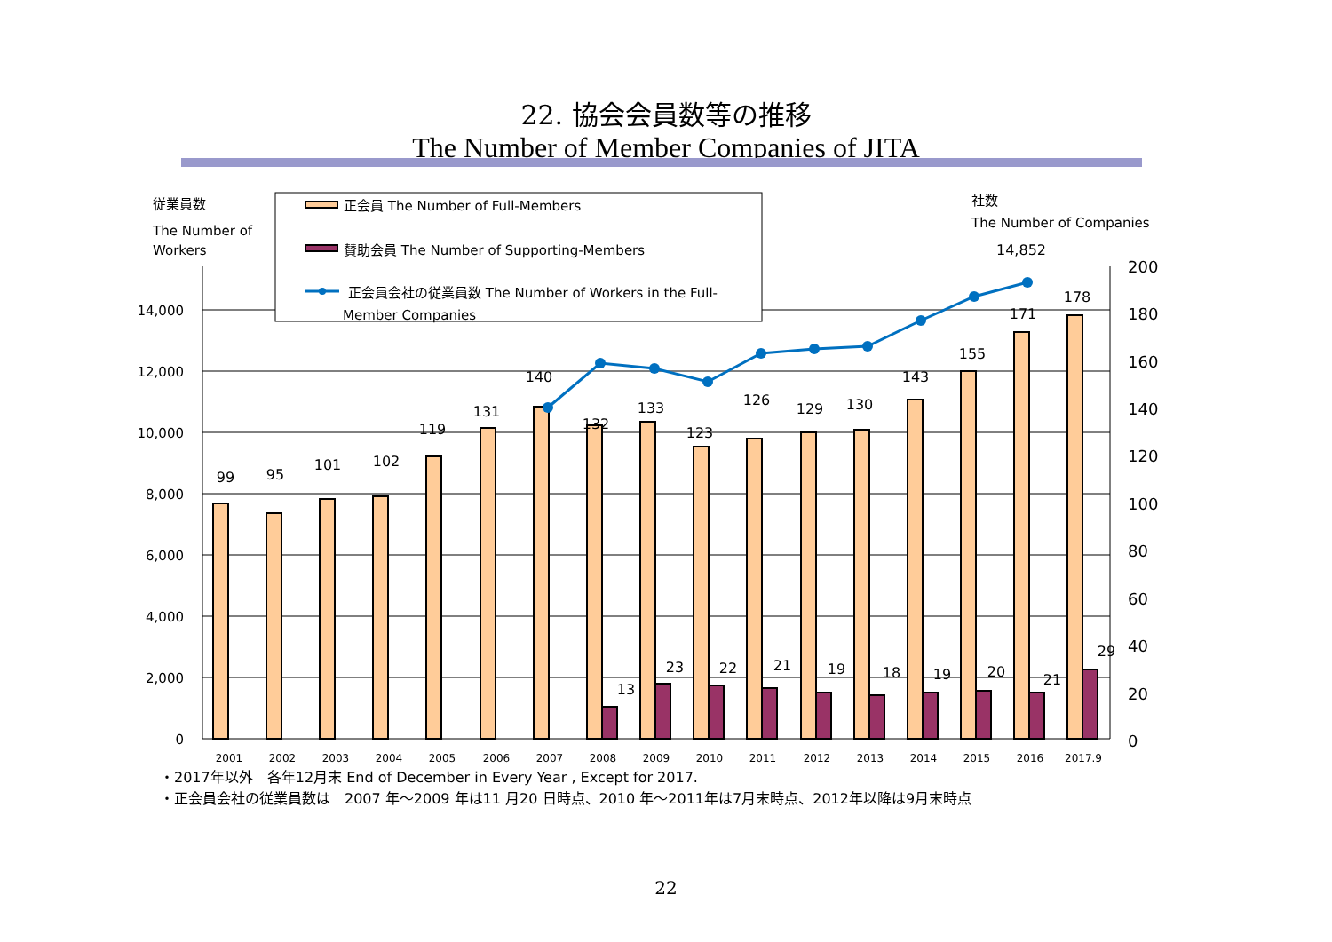22. 協会会員数等の推移
The Number of Member Companies of JITA
14,000
12,000
10,000
8,000
6,000
4,000
2,000
0
200
180
160
140
120
100
80
60
40
20
0
99
95
101
102
119
131
140
132
133
123
126
129
130
143
155
171
178
13
23
22
21
19
18
19
20
21
29
14,852
2001
2002
2003
2004
2005
2006
2007
2008
2009
2010
2011
2012
2013
2014
2015
2016
2017.9
従業員数
The Number of
Workers
社数
The Number of Companies
正会員 The Number of Full-Members
賛助会員 The Number of Supporting-Members
正会員会社の従業員数 The Number of Workers in the Full-
Member Companies
・2017年以外　各年12月末 End of December in Every Year , Except for 2017.
・正会員会社の従業員数は　2007 年～2009 年は11 月20 日時点、2010 年～2011年は7月末時点、2012年以降は9月末時点
22